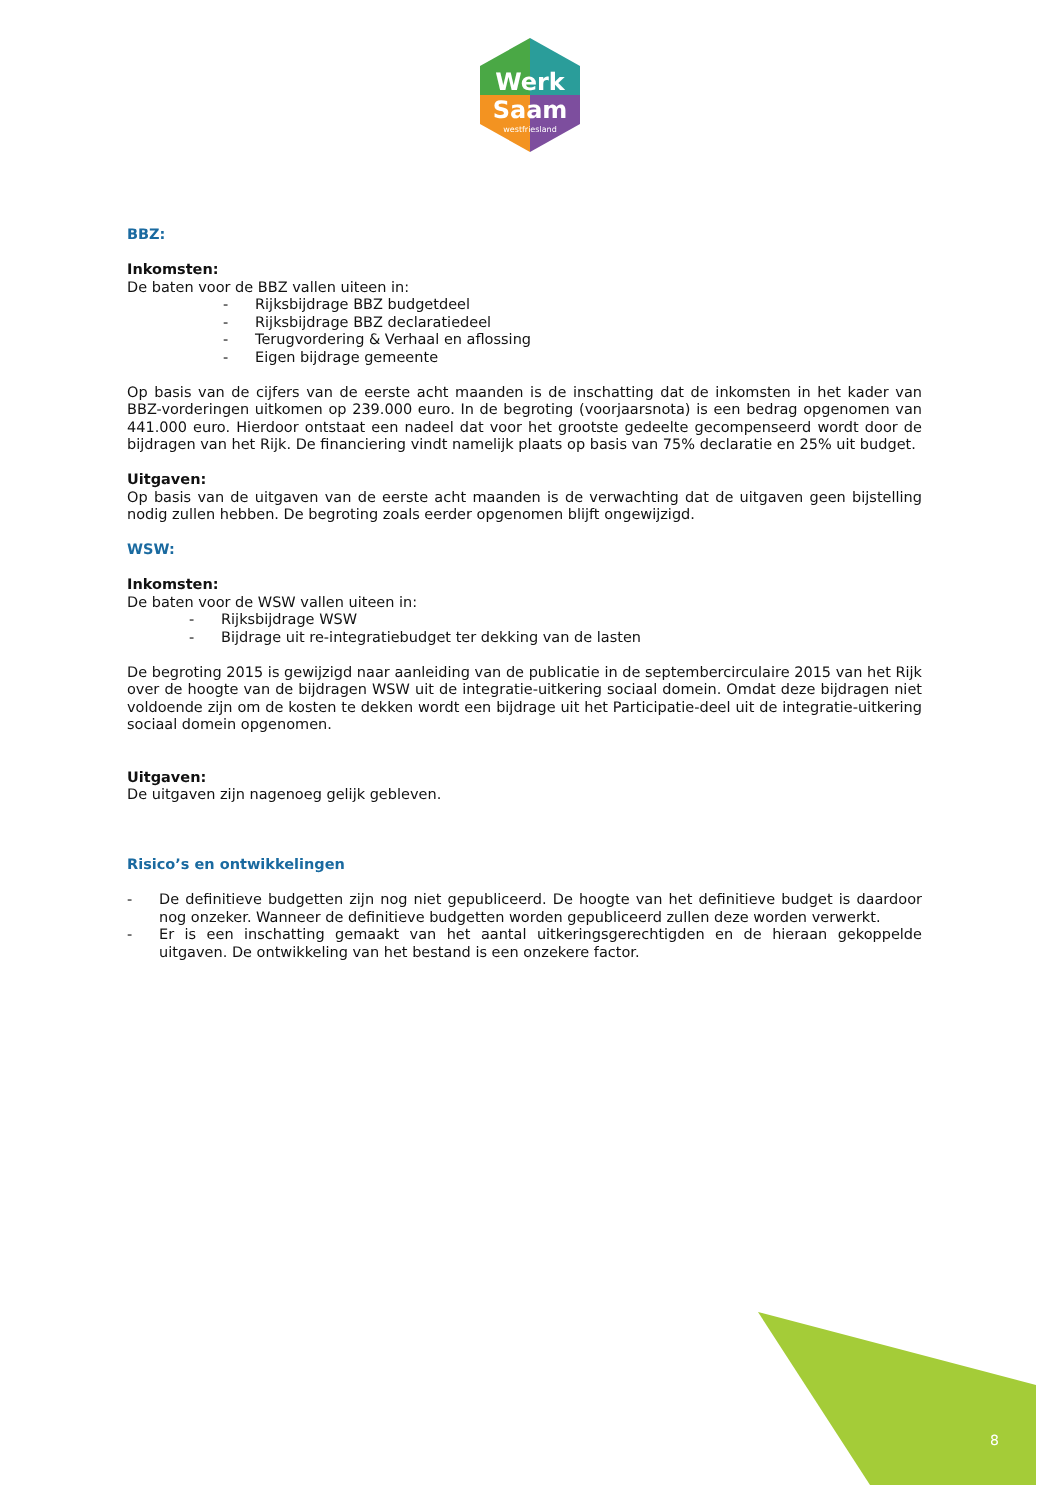Werk
Saam
westfriesland
BBZ:
Inkomsten:
De baten voor de BBZ vallen uiteen in:
- Rijksbijdrage BBZ budgetdeel
- Rijksbijdrage BBZ declaratiedeel
- Terugvordering & Verhaal en aflossing
- Eigen bijdrage gemeente
Op basis van de cijfers van de eerste acht maanden is de inschatting dat de inkomsten in het kader van BBZ-vorderingen uitkomen op 239.000 euro. In de begroting (voorjaarsnota) is een bedrag opgenomen van 441.000 euro. Hierdoor ontstaat een nadeel dat voor het grootste gedeelte gecompenseerd wordt door de bijdragen van het Rijk. De financiering vindt namelijk plaats op basis van 75% declaratie en 25% uit budget.
Uitgaven:
Op basis van de uitgaven van de eerste acht maanden is de verwachting dat de uitgaven geen bijstelling nodig zullen hebben. De begroting zoals eerder opgenomen blijft ongewijzigd.
WSW:
Inkomsten:
De baten voor de WSW vallen uiteen in:
- Rijksbijdrage WSW
- Bijdrage uit re-integratiebudget ter dekking van de lasten
De begroting 2015 is gewijzigd naar aanleiding van de publicatie in de septembercirculaire 2015 van het Rijk over de hoogte van de bijdragen WSW uit de integratie-uitkering sociaal domein. Omdat deze bijdragen niet voldoende zijn om de kosten te dekken wordt een bijdrage uit het Participatie-deel uit de integratie-uitkering sociaal domein opgenomen.
Uitgaven:
De uitgaven zijn nagenoeg gelijk gebleven.
Risico’s en ontwikkelingen
- De definitieve budgetten zijn nog niet gepubliceerd. De hoogte van het definitieve budget is daardoor nog onzeker. Wanneer de definitieve budgetten worden gepubliceerd zullen deze worden verwerkt.
- Er is een inschatting gemaakt van het aantal uitkeringsgerechtigden en de hieraan gekoppelde uitgaven. De ontwikkeling van het bestand is een onzekere factor.
8